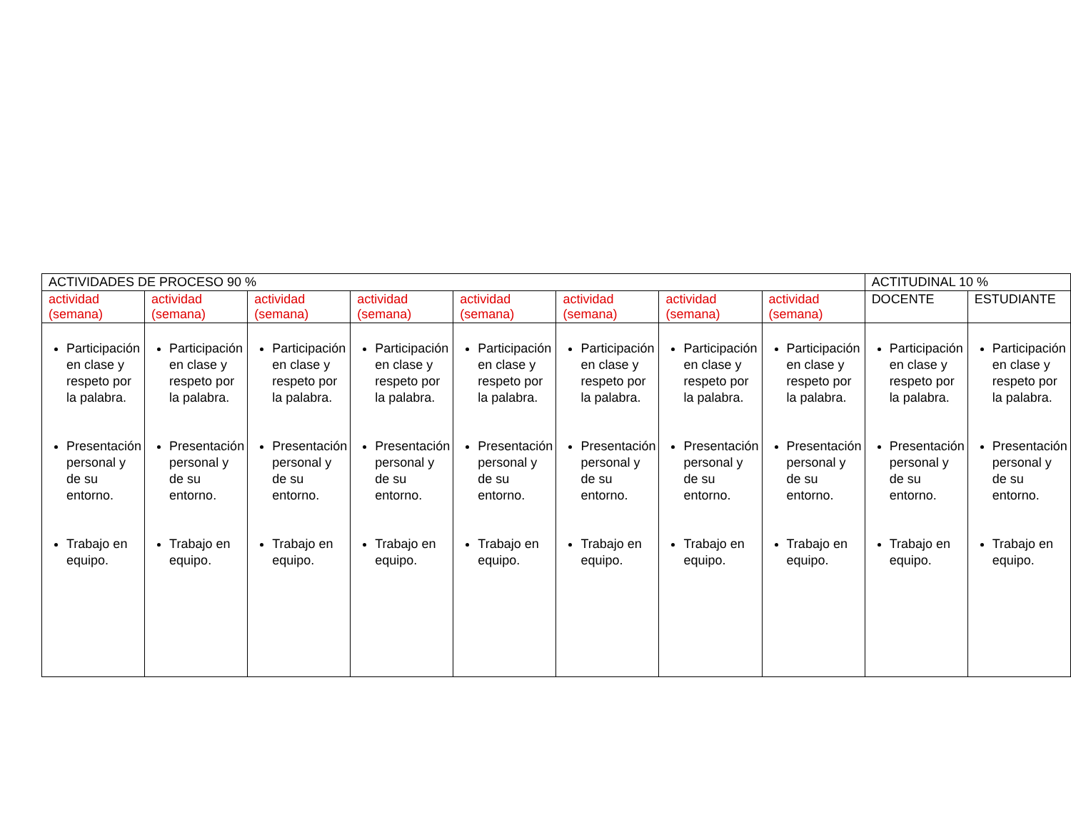| ACTIVIDADES DE PROCESO 90 % | | | | | | | | ACTITUDINAL 10 % | |
| --- | --- | --- | --- | --- | --- | --- | --- | --- | --- |
| actividad (semana) | actividad (semana) | actividad (semana) | actividad (semana) | actividad (semana) | actividad (semana) | actividad (semana) | actividad (semana) | DOCENTE | ESTUDIANTE |
| Participación en clase y respeto por la palabra. Presentación personal y de su entorno. Trabajo en equipo. | Participación en clase y respeto por la palabra. Presentación personal y de su entorno. Trabajo en equipo. | Participación en clase y respeto por la palabra. Presentación personal y de su entorno. Trabajo en equipo. | Participación en clase y respeto por la palabra. Presentación personal y de su entorno. Trabajo en equipo. | Participación en clase y respeto por la palabra. Presentación personal y de su entorno. Trabajo en equipo. | Participación en clase y respeto por la palabra. Presentación personal y de su entorno. Trabajo en equipo. | Participación en clase y respeto por la palabra. Presentación personal y de su entorno. Trabajo en equipo. | Participación en clase y respeto por la palabra. Presentación personal y de su entorno. Trabajo en equipo. | Participación en clase y respeto por la palabra. Presentación personal y de su entorno. Trabajo en equipo. | Participación en clase y respeto por la palabra. Presentación personal y de su entorno. Trabajo en equipo. |